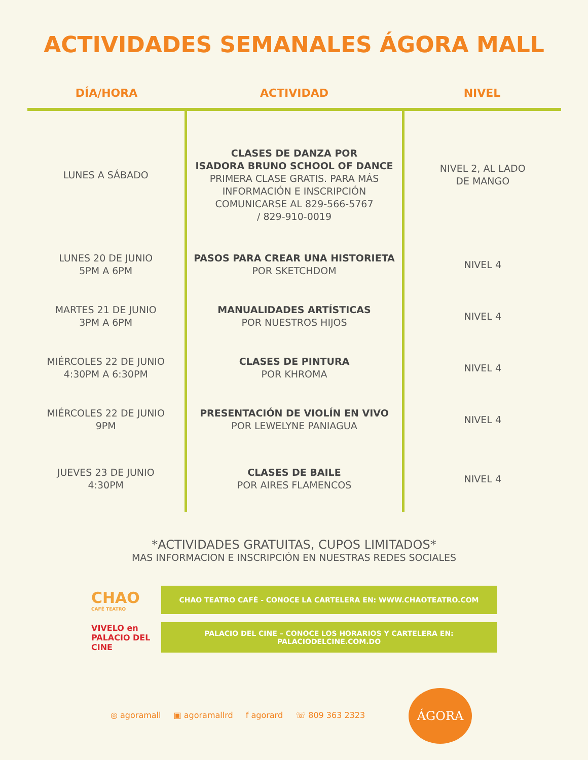ACTIVIDADES SEMANALES ÁGORA MALL
| DÍA/HORA | ACTIVIDAD | NIVEL |
| --- | --- | --- |
| LUNES A SÁBADO | CLASES DE DANZA POR ISADORA BRUNO SCHOOL OF DANCE PRIMERA CLASE GRATIS. PARA MÁS INFORMACIÓN E INSCRIPCIÓN COMUNICARSE AL 829-566-5767 / 829-910-0019 | NIVEL 2, AL LADO DE MANGO |
| LUNES 20 DE JUNIO 5PM A 6PM | PASOS PARA CREAR UNA HISTORIETA POR SKETCHDOM | NIVEL 4 |
| MARTES 21 DE JUNIO 3PM A 6PM | MANUALIDADES ARTÍSTICAS POR NUESTROS HIJOS | NIVEL 4 |
| MIÉRCOLES 22 DE JUNIO 4:30PM A 6:30PM | CLASES DE PINTURA POR KHROMA | NIVEL 4 |
| MIÉRCOLES 22 DE JUNIO 9PM | PRESENTACIÓN DE VIOLÍN EN VIVO POR LEWELYNE PANIAGUA | NIVEL 4 |
| JUEVES 23 DE JUNIO 4:30PM | CLASES DE BAILE POR AIRES FLAMENCOS | NIVEL 4 |
*ACTIVIDADES GRATUITAS, CUPOS LIMITADOS*
MAS INFORMACION E INSCRIPCIÓN EN NUESTRAS REDES SOCIALES
CHAO
CAFÉ TEATRO
CHAO TEATRO CAFÉ - CONOCE LA CARTELERA EN: WWW.CHAOTEATRO.COM
VIVELO en
PALACIO DEL CINE
PALACIO DEL CINE – CONOCE LOS HORARIOS Y CARTELERA EN:
PALACIODELCINE.COM.DO
◎ agoramall ▣ agoramallrd f agorard ☏ 809 363 2323
ÁGORA